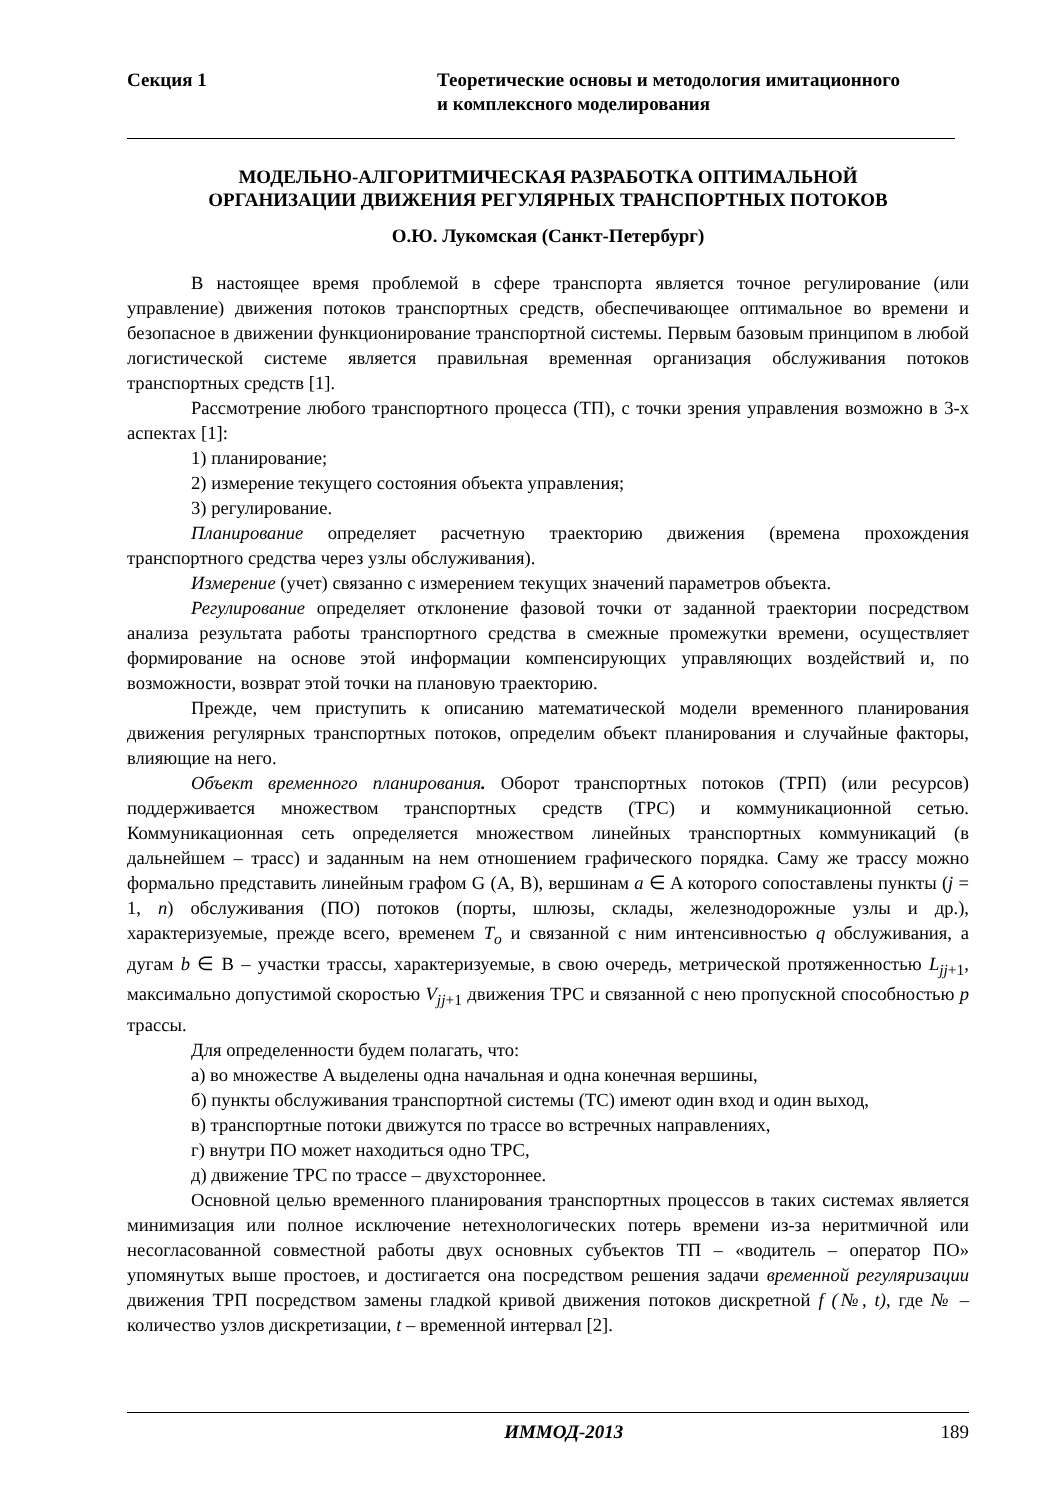Секция 1 Теоретические основы и методология имитационного
и комплексного моделирования
МОДЕЛЬНО-АЛГОРИТМИЧЕСКАЯ РАЗРАБОТКА ОПТИМАЛЬНОЙ
ОРГАНИЗАЦИИ ДВИЖЕНИЯ РЕГУЛЯРНЫХ ТРАНСПОРТНЫХ ПОТОКОВ
О.Ю. Лукомская (Санкт-Петербург)
В настоящее время проблемой в сфере транспорта является точное регулирование (или управление) движения потоков транспортных средств, обеспечивающее оптимальное во времени и безопасное в движении функционирование транспортной системы. Первым базовым принципом в любой логистической системе является правильная временная организация обслуживания потоков транспортных средств [1].
Рассмотрение любого транспортного процесса (ТП), с точки зрения управления возможно в 3-х аспектах [1]:
1) планирование;
2) измерение текущего состояния объекта управления;
3) регулирование.
Планирование определяет расчетную траекторию движения (времена прохождения транспортного средства через узлы обслуживания).
Измерение (учет) связанно с измерением текущих значений параметров объекта.
Регулирование определяет отклонение фазовой точки от заданной траектории посредством анализа результата работы транспортного средства в смежные промежутки времени, осуществляет формирование на основе этой информации компенсирующих управляющих воздействий и, по возможности, возврат этой точки на плановую траекторию.
Прежде, чем приступить к описанию математической модели временного планирования движения регулярных транспортных потоков, определим объект планирования и случайные факторы, влияющие на него.
Объект временного планирования. Оборот транспортных потоков (ТРП) (или ресурсов) поддерживается множеством транспортных средств (ТРС) и коммуникационной сетью. Коммуникационная сеть определяется множеством линейных транспортных коммуникаций (в дальнейшем – трасс) и заданным на нем отношением графического порядка. Саму же трассу можно формально представить линейным графом G (A, B), вершинам a ∈ A которого сопоставлены пункты (j = 1, n) обслуживания (ПО) потоков (порты, шлюзы, склады, железнодорожные узлы и др.), характеризуемые, прежде всего, временем T<sub>o</sub> и связанной с ним интенсивностью q обслуживания, а дугам b ∈ B – участки трассы, характеризуемые, в свою очередь, метрической протяженностью L<sub>jj</sub><sub>+1</sub>, максимально допустимой скоростью V<sub>jj</sub><sub>+1</sub> движения ТРС и связанной с нею пропускной способностью p трассы.
Для определенности будем полагать, что:
а) во множестве A выделены одна начальная и одна конечная вершины,
б) пункты обслуживания транспортной системы (ТС) имеют один вход и один выход,
в) транспортные потоки движутся по трассе во встречных направлениях,
г) внутри ПО может находиться одно ТРС,
д) движение ТРС по трассе – двухстороннее.
Основной целью временного планирования транспортных процессов в таких системах является минимизация или полное исключение нетехнологических потерь времени из-за неритмичной или несогласованной совместной работы двух основных субъектов ТП – «водитель – оператор ПО» упомянутых выше простоев, и достигается она посредством решения задачи временной регуляризации движения ТРП посредством замены гладкой кривой движения потоков дискретной f (№, t), где № – количество узлов дискретизации, t – временной интервал [2].
ИММОД-2013 189